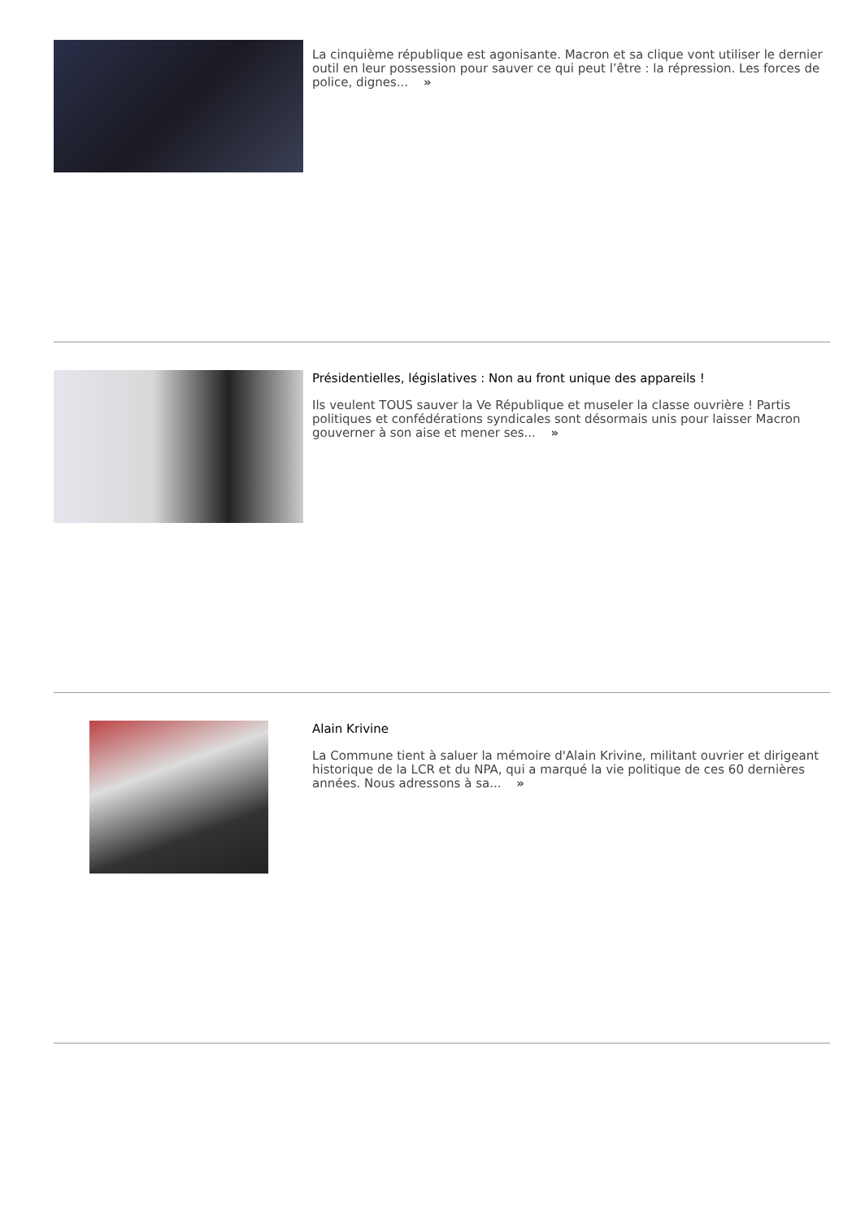La cinquième république est agonisante. Macron et sa clique vont utiliser le dernier outil en leur possession pour sauver ce qui peut l’être : la répression. Les forces de police, dignes... »
Présidentielles, législatives : Non au front unique des appareils !
Ils veulent TOUS sauver la Ve République et museler la classe ouvrière ! Partis politiques et confédérations syndicales sont désormais unis pour laisser Macron gouverner à son aise et mener ses... »
Alain Krivine
La Commune tient à saluer la mémoire d'Alain Krivine, militant ouvrier et dirigeant historique de la LCR et du NPA, qui a marqué la vie politique de ces 60 dernières années. Nous adressons à sa... »